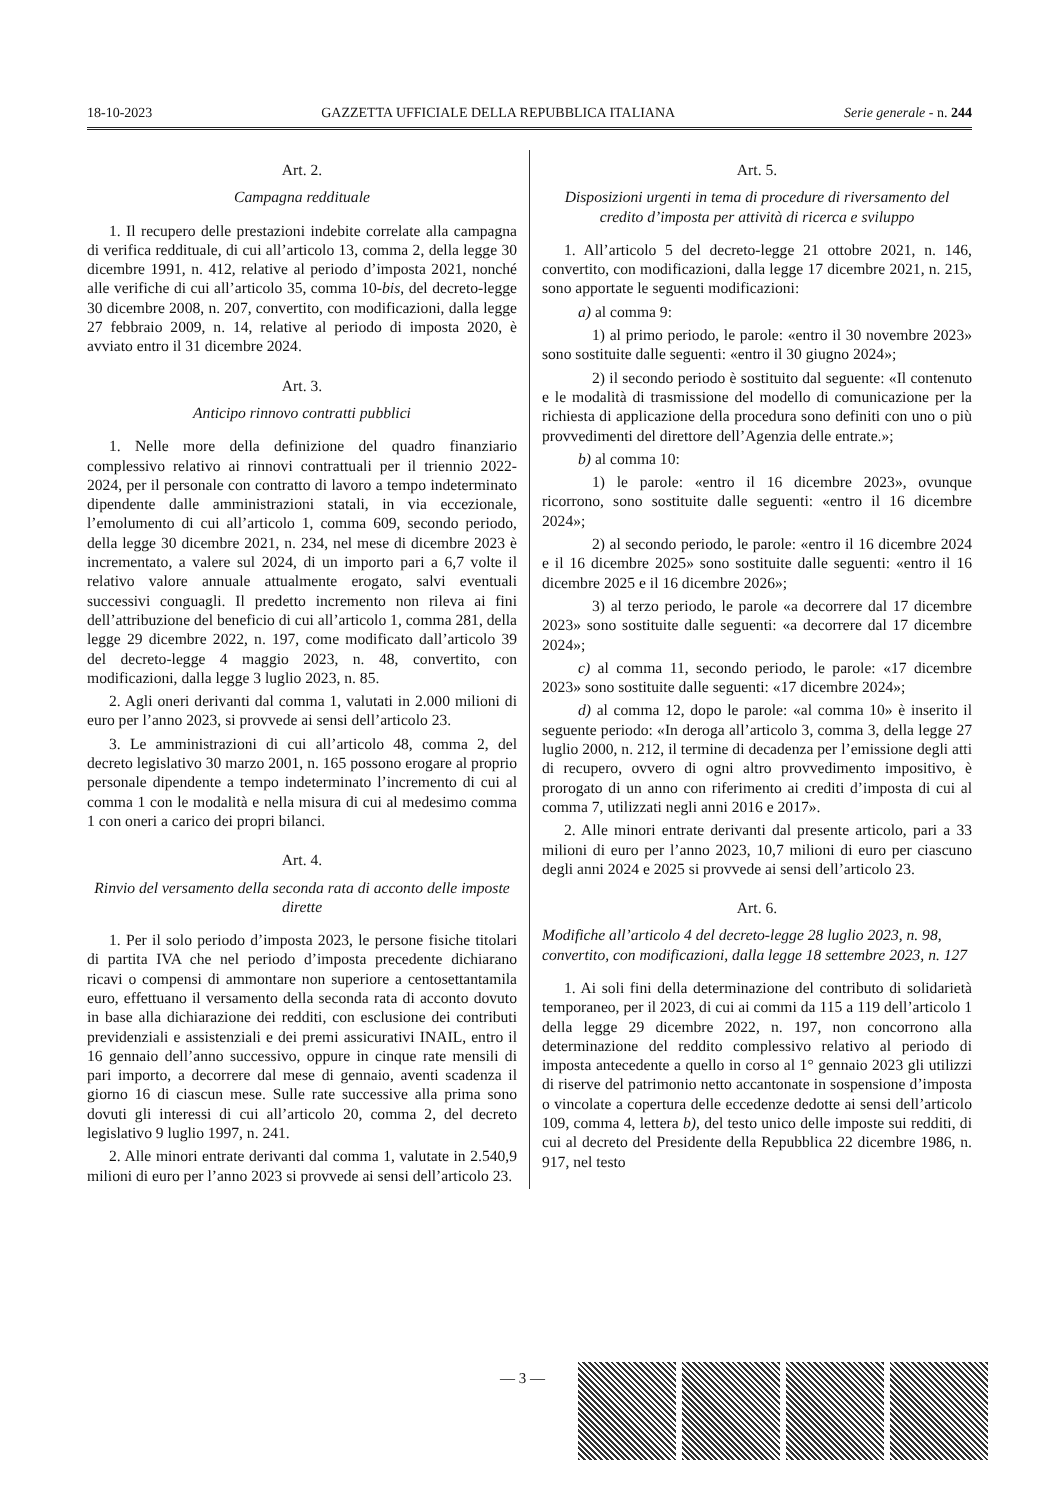18-10-2023 GAZZETTA UFFICIALE DELLA REPUBBLICA ITALIANA Serie generale - n. 244
Art. 2.
Campagna reddituale
1. Il recupero delle prestazioni indebite correlate alla campagna di verifica reddituale, di cui all’articolo 13, comma 2, della legge 30 dicembre 1991, n. 412, relative al periodo d’imposta 2021, nonché alle verifiche di cui all’articolo 35, comma 10-bis, del decreto-legge 30 dicembre 2008, n. 207, convertito, con modificazioni, dalla legge 27 febbraio 2009, n. 14, relative al periodo di imposta 2020, è avviato entro il 31 dicembre 2024.
Art. 3.
Anticipo rinnovo contratti pubblici
1. Nelle more della definizione del quadro finanziario complessivo relativo ai rinnovi contrattuali per il triennio 2022-2024, per il personale con contratto di lavoro a tempo indeterminato dipendente dalle amministrazioni statali, in via eccezionale, l’emolumento di cui all’articolo 1, comma 609, secondo periodo, della legge 30 dicembre 2021, n. 234, nel mese di dicembre 2023 è incrementato, a valere sul 2024, di un importo pari a 6,7 volte il relativo valore annuale attualmente erogato, salvi eventuali successivi conguagli. Il predetto incremento non rileva ai fini dell’attribuzione del beneficio di cui all’articolo 1, comma 281, della legge 29 dicembre 2022, n. 197, come modificato dall’articolo 39 del decreto-legge 4 maggio 2023, n. 48, convertito, con modificazioni, dalla legge 3 luglio 2023, n. 85.
2. Agli oneri derivanti dal comma 1, valutati in 2.000 milioni di euro per l’anno 2023, si provvede ai sensi dell’articolo 23.
3. Le amministrazioni di cui all’articolo 48, comma 2, del decreto legislativo 30 marzo 2001, n. 165 possono erogare al proprio personale dipendente a tempo indeterminato l’incremento di cui al comma 1 con le modalità e nella misura di cui al medesimo comma 1 con oneri a carico dei propri bilanci.
Art. 4.
Rinvio del versamento della seconda rata di acconto delle imposte dirette
1. Per il solo periodo d’imposta 2023, le persone fisiche titolari di partita IVA che nel periodo d’imposta precedente dichiarano ricavi o compensi di ammontare non superiore a centosettantamila euro, effettuano il versamento della seconda rata di acconto dovuto in base alla dichiarazione dei redditi, con esclusione dei contributi previdenziali e assistenziali e dei premi assicurativi INAIL, entro il 16 gennaio dell’anno successivo, oppure in cinque rate mensili di pari importo, a decorrere dal mese di gennaio, aventi scadenza il giorno 16 di ciascun mese. Sulle rate successive alla prima sono dovuti gli interessi di cui all’articolo 20, comma 2, del decreto legislativo 9 luglio 1997, n. 241.
2. Alle minori entrate derivanti dal comma 1, valutate in 2.540,9 milioni di euro per l’anno 2023 si provvede ai sensi dell’articolo 23.
Art. 5.
Disposizioni urgenti in tema di procedure di riversamento del credito d’imposta per attività di ricerca e sviluppo
1. All’articolo 5 del decreto-legge 21 ottobre 2021, n. 146, convertito, con modificazioni, dalla legge 17 dicembre 2021, n. 215, sono apportate le seguenti modificazioni:
a) al comma 9:
1) al primo periodo, le parole: «entro il 30 novembre 2023» sono sostituite dalle seguenti: «entro il 30 giugno 2024»;
2) il secondo periodo è sostituito dal seguente: «Il contenuto e le modalità di trasmissione del modello di comunicazione per la richiesta di applicazione della procedura sono definiti con uno o più provvedimenti del direttore dell’Agenzia delle entrate.»;
b) al comma 10:
1) le parole: «entro il 16 dicembre 2023», ovunque ricorrono, sono sostituite dalle seguenti: «entro il 16 dicembre 2024»;
2) al secondo periodo, le parole: «entro il 16 dicembre 2024 e il 16 dicembre 2025» sono sostituite dalle seguenti: «entro il 16 dicembre 2025 e il 16 dicembre 2026»;
3) al terzo periodo, le parole «a decorrere dal 17 dicembre 2023» sono sostituite dalle seguenti: «a decorrere dal 17 dicembre 2024»;
c) al comma 11, secondo periodo, le parole: «17 dicembre 2023» sono sostituite dalle seguenti: «17 dicembre 2024»;
d) al comma 12, dopo le parole: «al comma 10» è inserito il seguente periodo: «In deroga all’articolo 3, comma 3, della legge 27 luglio 2000, n. 212, il termine di decadenza per l’emissione degli atti di recupero, ovvero di ogni altro provvedimento impositivo, è prorogato di un anno con riferimento ai crediti d’imposta di cui al comma 7, utilizzati negli anni 2016 e 2017».
2. Alle minori entrate derivanti dal presente articolo, pari a 33 milioni di euro per l’anno 2023, 10,7 milioni di euro per ciascuno degli anni 2024 e 2025 si provvede ai sensi dell’articolo 23.
Art. 6.
Modifiche all’articolo 4 del decreto-legge 28 luglio 2023, n. 98, convertito, con modificazioni, dalla legge 18 settembre 2023, n. 127
1. Ai soli fini della determinazione del contributo di solidarietà temporaneo, per il 2023, di cui ai commi da 115 a 119 dell’articolo 1 della legge 29 dicembre 2022, n. 197, non concorrono alla determinazione del reddito complessivo relativo al periodo di imposta antecedente a quello in corso al 1° gennaio 2023 gli utilizzi di riserve del patrimonio netto accantonate in sospensione d’imposta o vincolate a copertura delle eccedenze dedotte ai sensi dell’articolo 109, comma 4, lettera b), del testo unico delle imposte sui redditi, di cui al decreto del Presidente della Repubblica 22 dicembre 1986, n. 917, nel testo
— 3 —